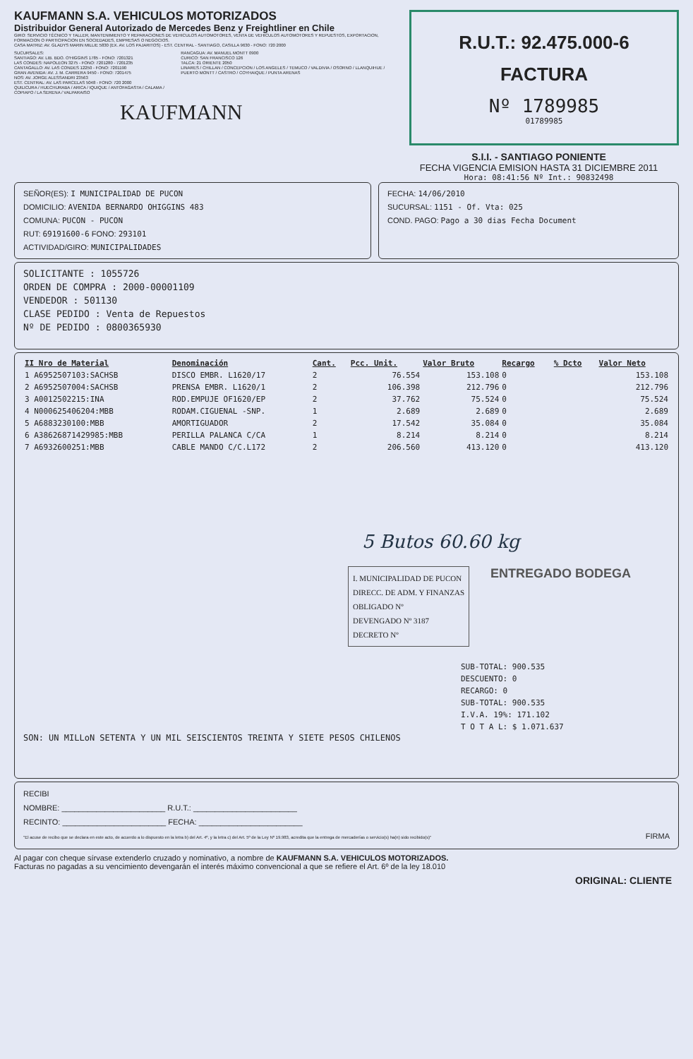KAUFMANN S.A. VEHICULOS MOTORIZADOS
Distribuidor General Autorizado de Mercedes Benz y Freightliner en Chile
GIRO: SERVICIO TÉCNICO Y TALLER, MANTENIMIENTO Y REPARACIONES DE VEHICULOS AUTOMOTORES, VENTA DE VEHICULOS AUTOMOTORES Y REPUESTOS, EXPORTACION, FORMACION O PARTICIPACION EN SOCIEDADES, EMPRESAS O NEGOCIOS.
CASA MATRIZ: AV. GLADYS MARIN MILLIE 5830 (EX. AV. LOS PAJARITOS) - EST. CENTRAL - SANTIAGO, CASILLA 9630 - FONO: 720 2000
SUCURSALES:
SANTIAGO: AV. LIB. BDO. O'HIGGINS 1785 - FONO: 7201321
LAS CONDES: NAPOLEON 3275 - FONO: 7201280 - 7201235
CANTAGALLO: AV. LAS CONDES 12250 - FONO: 7201190
GRAN AVENIDA: AV. J. M. CARRERA 9450 - FONO: 7201475
NOS: AV. JORGE ALESSANDRI 23563
EST. CENTRAL: AV. LAS PARCELAS 5048 - FONO: 720 2000
QUILICURA / HUECHURABA / ARICA / IQUIQUE / ANTOFAGASTA / CALAMA / COPIAPO / LA SERENA / VALPARAISO
RANCAGUA: AV. MANUEL MONTT 0900
CURICO: SAN FRANCISCO 126
TALCA: 21 ORIENTE 2050
LINARES / CHILLAN / CONCEPCION / LOS ANGELES / TEMUCO / VALDIVIA / OSORNO / LLANQUIHUE / PUERTO MONTT / CASTRO / COYHAIQUE / PUNTA ARENAS
KAUFMANN
R.U.T.: 92.475.000-6
FACTURA
Nº 1789985
01789985
S.I.I. - SANTIAGO PONIENTE
FECHA VIGENCIA EMISION HASTA 31 DICIEMBRE 2011
Hora: 08:41:56 Nº Int.: 90832498
SEÑOR(ES): I MUNICIPALIDAD DE PUCON
DOMICILIO: AVENIDA BERNARDO OHIGGINS 483
COMUNA: PUCON - PUCON
RUT: 69191600-6 FONO: 293101
ACTIVIDAD/GIRO: MUNICIPALIDADES
FECHA: 14/06/2010
SUCURSAL: 1151 - Of. Vta: 025
COND. PAGO: Pago a 30 dias Fecha Document
SOLICITANTE : 1055726
ORDEN DE COMPRA : 2000-00001109
VENDEDOR : 501130
CLASE PEDIDO : Venta de Repuestos
Nº DE PEDIDO : 0800365930
| II Nro de Material | Denominación | Cant. | Pcc. Unit. | Valor Bruto | Recargo | % Dcto | Valor Neto |
| --- | --- | --- | --- | --- | --- | --- | --- |
| 1 A6952507103:SACHSB | DISCO EMBR. L1620/17 | 2 | 76.554 | 153.108 | 0 | | 153.108 |
| 2 A6952507004:SACHSB | PRENSA EMBR. L1620/1 | 2 | 106.398 | 212.796 | 0 | | 212.796 |
| 3 A0012502215:INA | ROD.EMPUJE OF1620/EP | 2 | 37.762 | 75.524 | 0 | | 75.524 |
| 4 N000625406204:MBB | RODAM.CIGUENAL -SNP. | 1 | 2.689 | 2.689 | 0 | | 2.689 |
| 5 A6883230100:MBB | AMORTIGUADOR | 2 | 17.542 | 35.084 | 0 | | 35.084 |
| 6 A38626871429985:MBB | PERILLA PALANCA C/CA | 1 | 8.214 | 8.214 | 0 | | 8.214 |
| 7 A6932600251:MBB | CABLE MANDO C/C.L172 | 2 | 206.560 | 413.120 | 0 | | 413.120 |
5 Butos 60.60 kg
I. MUNICIPALIDAD DE PUCON
DIRECC. DE ADM. Y FINANZAS
OBLIGADO Nº
DEVENGADO Nº 3187
DECRETO Nº
ENTREGADO BODEGA
SUB-TOTAL: 900.535
DESCUENTO: 0
RECARGO: 0
SUB-TOTAL: 900.535
I.V.A. 19%: 171.102
T O T A L: $ 1.071.637
SON: UN MILLoN SETENTA Y UN MIL SEISCIENTOS TREINTA Y SIETE PESOS CHILENOS
RECIBI
NOMBRE: ________________________ R.U.T.: ________________________
RECINTO: ________________________ FECHA: ________________________
"El acuse de recibo que se declara en este acto, de acuerdo a lo dispuesto en la letra b) del Art. 4º, y la letra c) del Art. 5º de la Ley Nº 19.983, acredita que la entrega de mercaderías o servicio(s) ha(n) sido recibido(s)" FIRMA
Al pagar con cheque sírvase extenderlo cruzado y nominativo, a nombre de KAUFMANN S.A. VEHICULOS MOTORIZADOS.
Facturas no pagadas a su vencimiento devengarán el interés máximo convencional a que se refiere el Art. 6º de la ley 18.010
ORIGINAL: CLIENTE